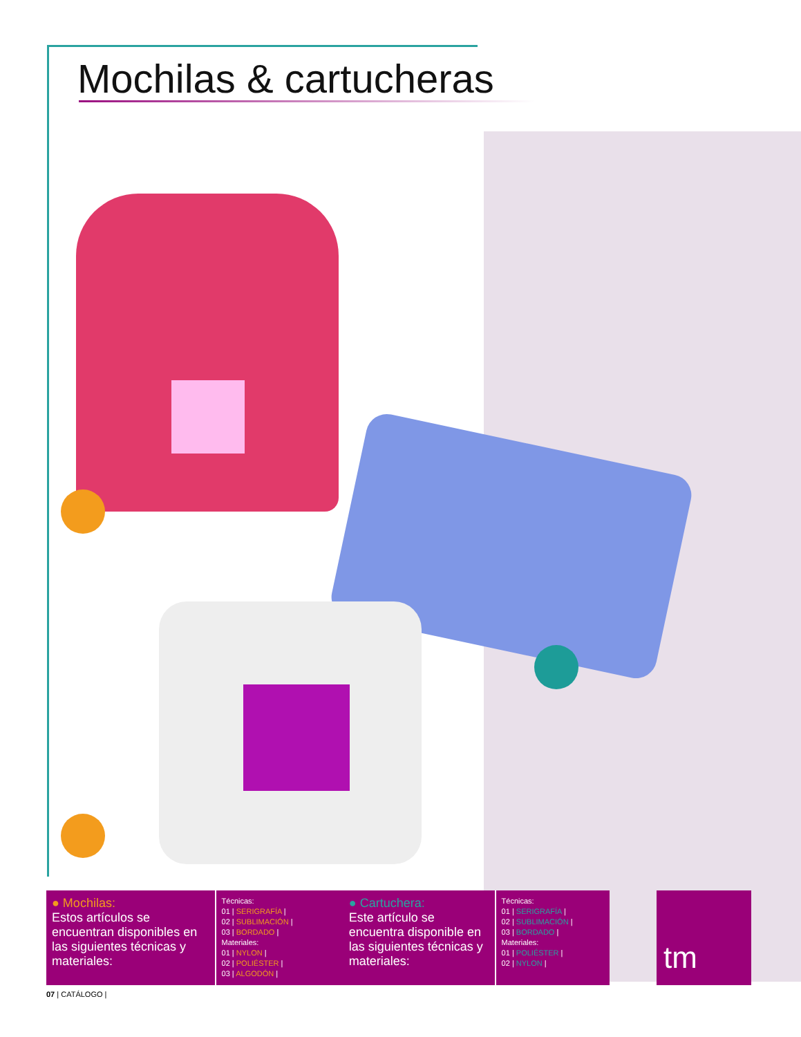Mochilas & cartucheras
● Mochilas:
Estos artículos se encuentran disponibles en las siguientes técnicas y materiales:
Técnicas:
01 | SERIGRAFÍA |
02 | SUBLIMACIÓN |
03 | BORDADO |
Materiales:
01 | NYLON |
02 | POLIÉSTER |
03 | ALGODÓN |
● Cartuchera:
Este artículo se encuentra disponible en las siguientes técnicas y materiales:
Técnicas:
01 | SERIGRAFÍA |
02 | SUBLIMACIÓN |
03 | BORDADO |
Materiales:
01 | POLIÉSTER |
02 | NYLON |
tm
07 | CATÁLOGO |